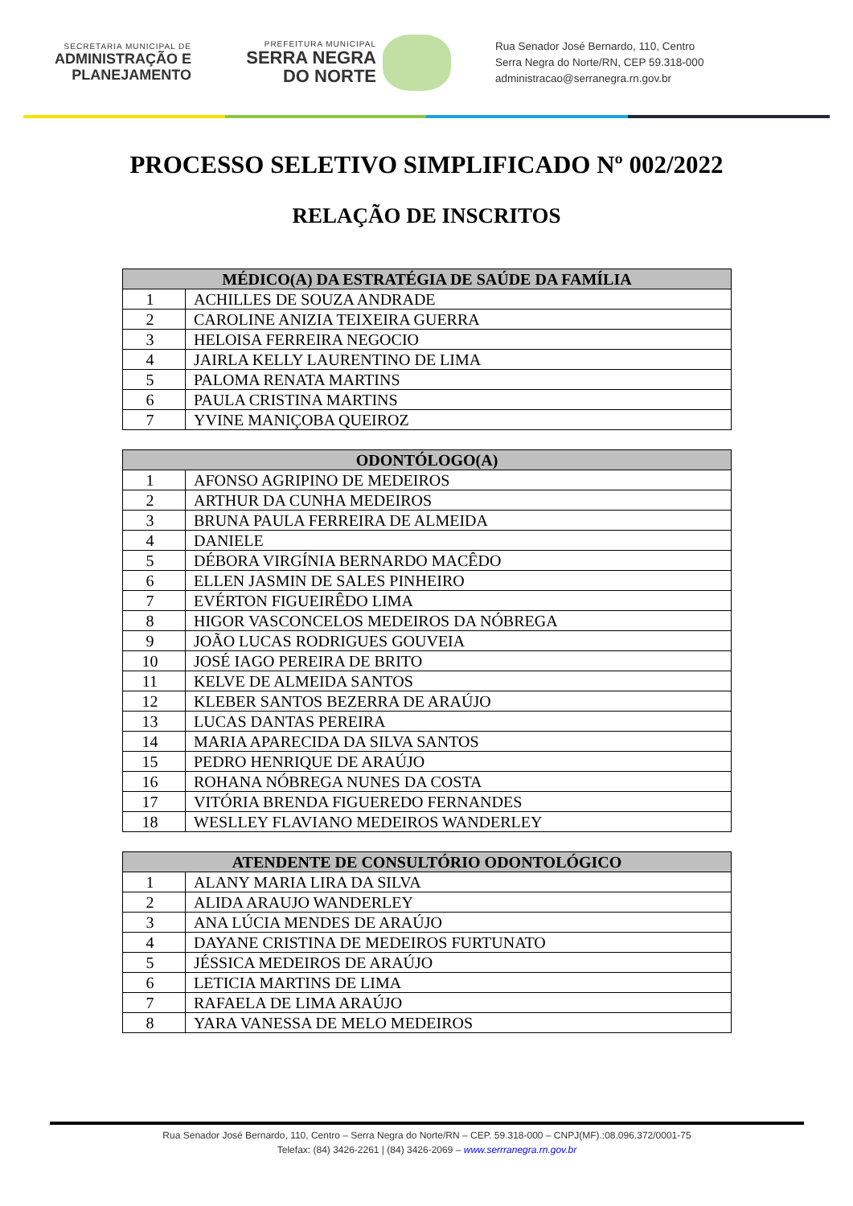SECRETARIA MUNICIPAL DE
ADMINISTRAÇÃO E
PLANEJAMENTO
PREFEITURA MUNICIPAL
SERRA NEGRA
DO NORTE
Rua Senador José Bernardo, 110, Centro
Serra Negra do Norte/RN, CEP 59.318-000
administracao@serranegra.rn.gov.br
PROCESSO SELETIVO SIMPLIFICADO Nº 002/2022
RELAÇÃO DE INSCRITOS
| MÉDICO(A) DA ESTRATÉGIA DE SAÚDE DA FAMÍLIA | |
| --- | --- |
| 1 | ACHILLES DE SOUZA ANDRADE |
| 2 | CAROLINE ANIZIA TEIXEIRA GUERRA |
| 3 | HELOISA FERREIRA NEGOCIO |
| 4 | JAIRLA KELLY LAURENTINO DE LIMA |
| 5 | PALOMA RENATA MARTINS |
| 6 | PAULA CRISTINA MARTINS |
| 7 | YVINE MANIÇOBA QUEIROZ |
| ODONTÓLOGO(A) | |
| --- | --- |
| 1 | AFONSO AGRIPINO DE MEDEIROS |
| 2 | ARTHUR DA CUNHA MEDEIROS |
| 3 | BRUNA PAULA FERREIRA DE ALMEIDA |
| 4 | DANIELE |
| 5 | DÉBORA VIRGÍNIA BERNARDO MACÊDO |
| 6 | ELLEN JASMIN DE SALES PINHEIRO |
| 7 | EVÉRTON FIGUEIRÊDO LIMA |
| 8 | HIGOR VASCONCELOS MEDEIROS DA NÓBREGA |
| 9 | JOÃO LUCAS RODRIGUES GOUVEIA |
| 10 | JOSÉ IAGO PEREIRA DE BRITO |
| 11 | KELVE DE ALMEIDA SANTOS |
| 12 | KLEBER SANTOS BEZERRA DE ARAÚJO |
| 13 | LUCAS DANTAS PEREIRA |
| 14 | MARIA APARECIDA DA SILVA SANTOS |
| 15 | PEDRO HENRIQUE DE ARAÚJO |
| 16 | ROHANA NÓBREGA NUNES DA COSTA |
| 17 | VITÓRIA BRENDA FIGUEREDO FERNANDES |
| 18 | WESLLEY FLAVIANO MEDEIROS WANDERLEY |
| ATENDENTE DE CONSULTÓRIO ODONTOLÓGICO | |
| --- | --- |
| 1 | ALANY MARIA LIRA DA SILVA |
| 2 | ALIDA ARAUJO WANDERLEY |
| 3 | ANA LÚCIA MENDES DE ARAÚJO |
| 4 | DAYANE CRISTINA DE MEDEIROS FURTUNATO |
| 5 | JÉSSICA MEDEIROS DE ARAÚJO |
| 6 | LETICIA MARTINS DE LIMA |
| 7 | RAFAELA DE LIMA ARAÚJO |
| 8 | YARA VANESSA DE MELO MEDEIROS |
Rua Senador José Bernardo, 110, Centro – Serra Negra do Norte/RN – CEP. 59.318-000 – CNPJ(MF).:08.096.372/0001-75
Telefax: (84) 3426-2261 | (84) 3426-2069 – www.serrranegra.rn.gov.br